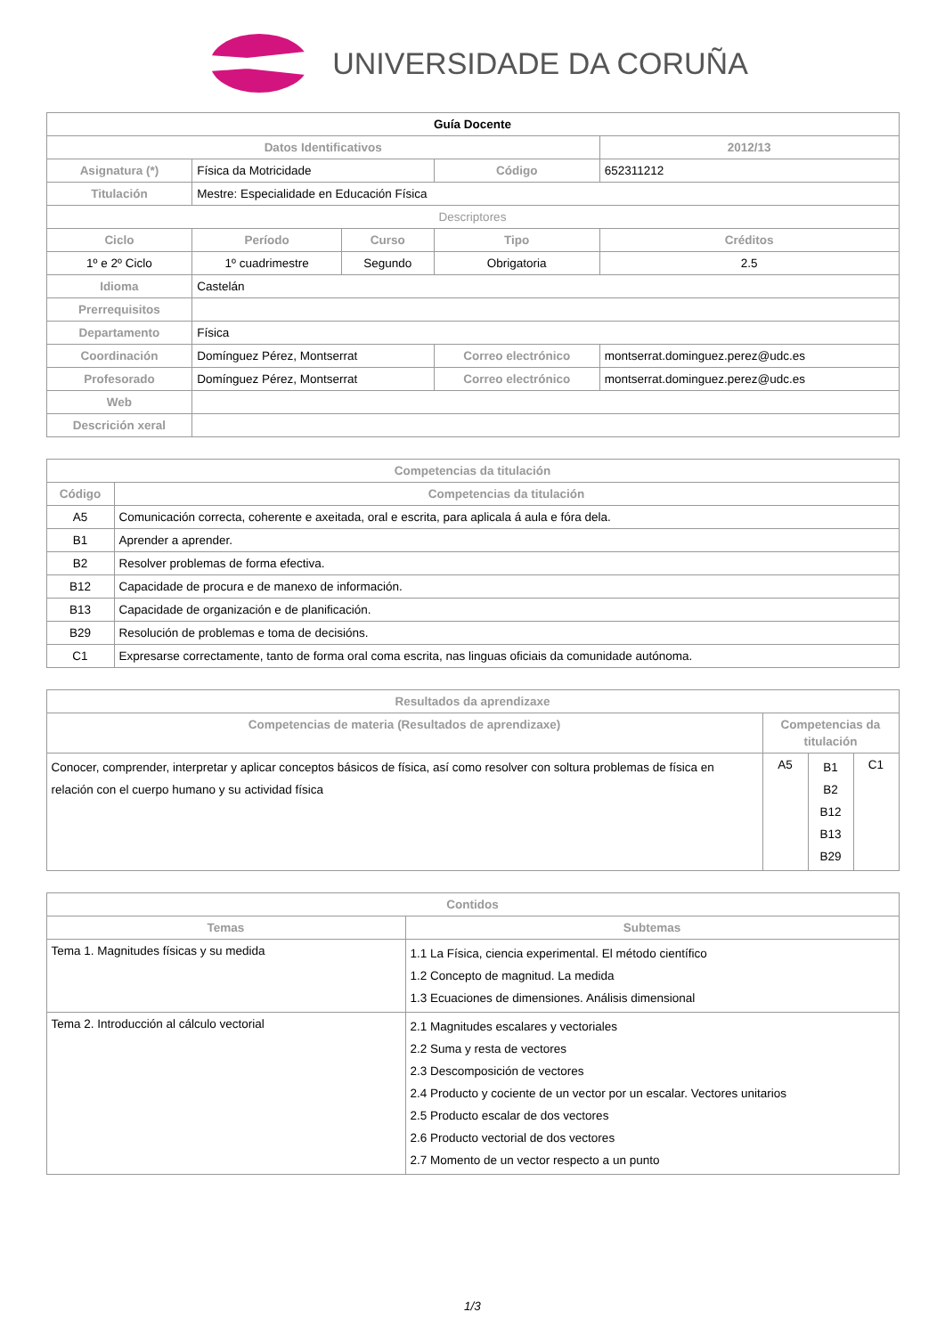UNIVERSIDADE DA CORUÑA
| Guía Docente | | | | |
| --- | --- | --- | --- | --- |
| Datos Identificativos | | | | 2012/13 |
| Asignatura (*) | Física da Motricidade | | Código | 652311212 |
| Titulación | Mestre: Especialidade en Educación Física | | | |
| Descriptores | | | | |
| Ciclo | Período | Curso | Tipo | Créditos |
| 1º e 2º Ciclo | 1º cuadrimestre | Segundo | Obrigatoria | 2.5 |
| Idioma | Castelán | | | |
| Prerrequisitos | | | | |
| Departamento | Física | | | |
| Coordinación | Domínguez Pérez, Montserrat | | Correo electrónico | montserrat.dominguez.perez@udc.es |
| Profesorado | Domínguez Pérez, Montserrat | | Correo electrónico | montserrat.dominguez.perez@udc.es |
| Web | | | | |
| Descrición xeral | | | | |
| Competencias da titulación | |
| --- | --- |
| Código | Competencias da titulación |
| A5 | Comunicación correcta, coherente e axeitada, oral e escrita, para aplicala á aula e fóra dela. |
| B1 | Aprender a aprender. |
| B2 | Resolver problemas de forma efectiva. |
| B12 | Capacidade de procura e de manexo de información. |
| B13 | Capacidade de organización e de planificación. |
| B29 | Resolución de problemas e toma de decisións. |
| C1 | Expresarse correctamente, tanto de forma oral coma escrita, nas linguas oficiais da comunidade autónoma. |
| Resultados da aprendizaxe | | | |
| --- | --- | --- | --- |
| Competencias de materia (Resultados de aprendizaxe) | Competencias da titulación | | |
| Conocer, comprender, interpretar y aplicar conceptos básicos de física, así como resolver con soltura problemas de física en relación con el cuerpo humano y su actividad física | A5 | B1 B2 B12 B13 B29 | C1 |
| Contidos | |
| --- | --- |
| Temas | Subtemas |
| Tema 1. Magnitudes físicas y su medida | 1.1 La Física, ciencia experimental. El método científico 1.2 Concepto de magnitud. La medida 1.3 Ecuaciones de dimensiones. Análisis dimensional |
| Tema 2. Introducción al cálculo vectorial | 2.1 Magnitudes escalares y vectoriales 2.2 Suma y resta de vectores 2.3 Descomposición de vectores 2.4 Producto y cociente de un vector por un escalar. Vectores unitarios 2.5 Producto escalar de dos vectores 2.6 Producto vectorial de dos vectores 2.7 Momento de un vector respecto a un punto |
1/3